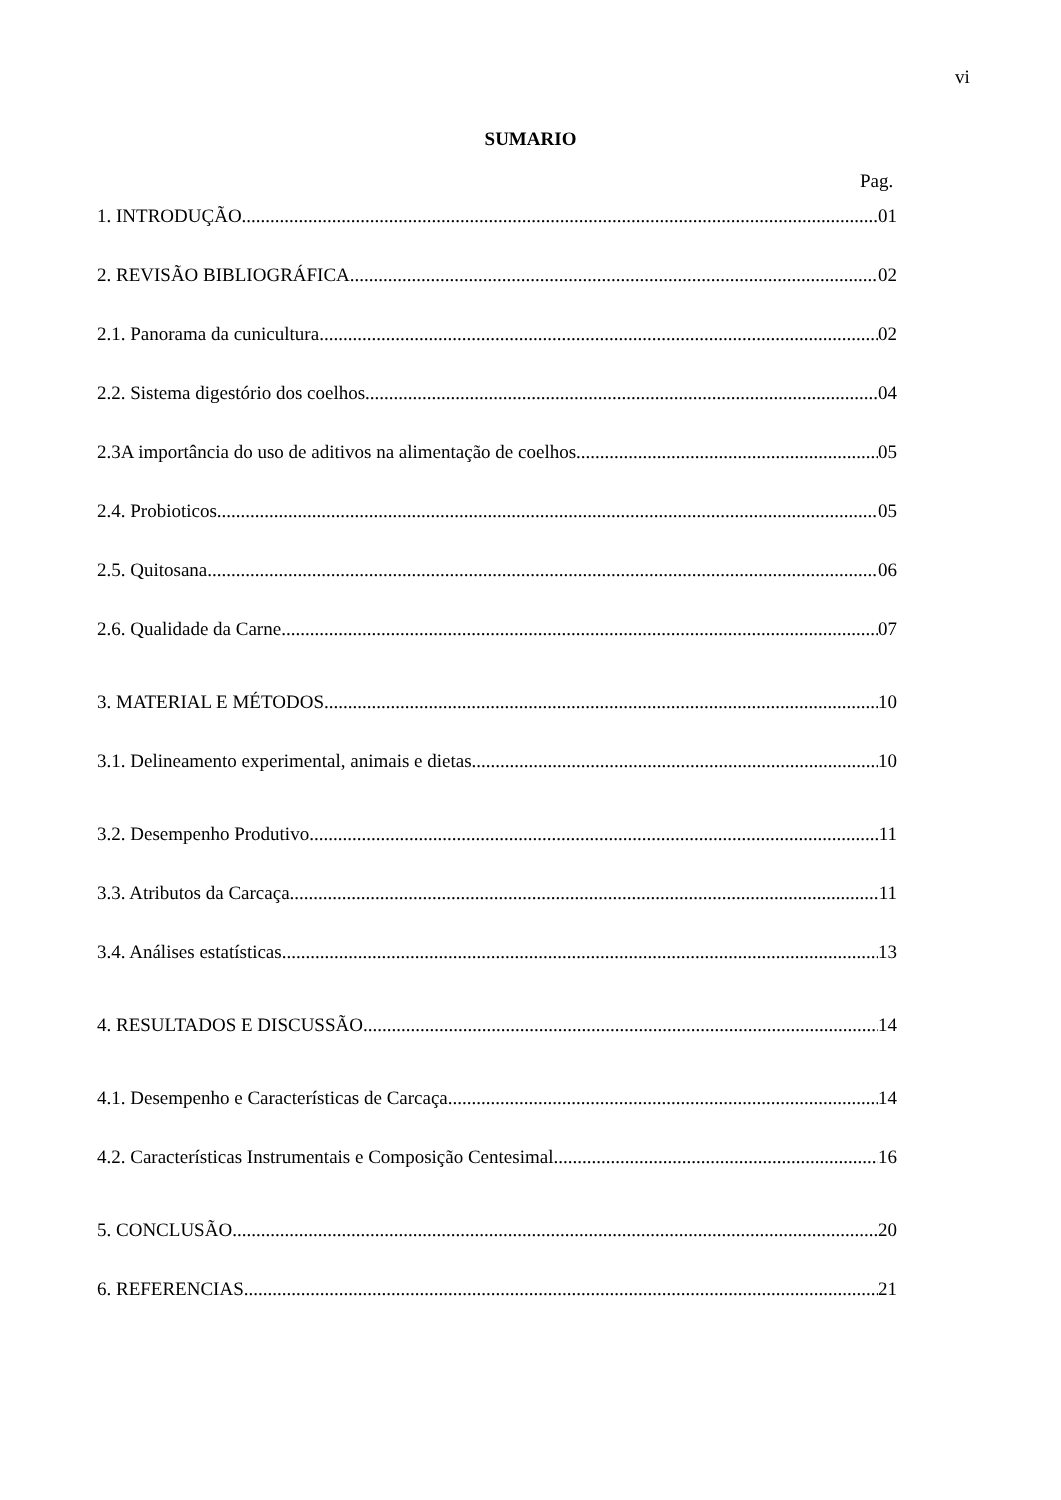vi
SUMARIO
Pag.
1. INTRODUÇÃO 01
2. REVISÃO BIBLIOGRÁFICA 02
2.1. Panorama da cunicultura 02
2.2. Sistema digestório dos coelhos 04
2.3A importância do uso de aditivos na alimentação de coelhos 05
2.4. Probioticos 05
2.5. Quitosana 06
2.6. Qualidade da Carne 07
3. MATERIAL E MÉTODOS 10
3.1. Delineamento experimental, animais e dietas 10
3.2. Desempenho Produtivo 11
3.3. Atributos da Carcaça 11
3.4. Análises estatísticas 13
4. RESULTADOS E DISCUSSÃO 14
4.1. Desempenho e Características de Carcaça 14
4.2. Características Instrumentais e Composição Centesimal 16
5. CONCLUSÃO 20
6. REFERENCIAS 21